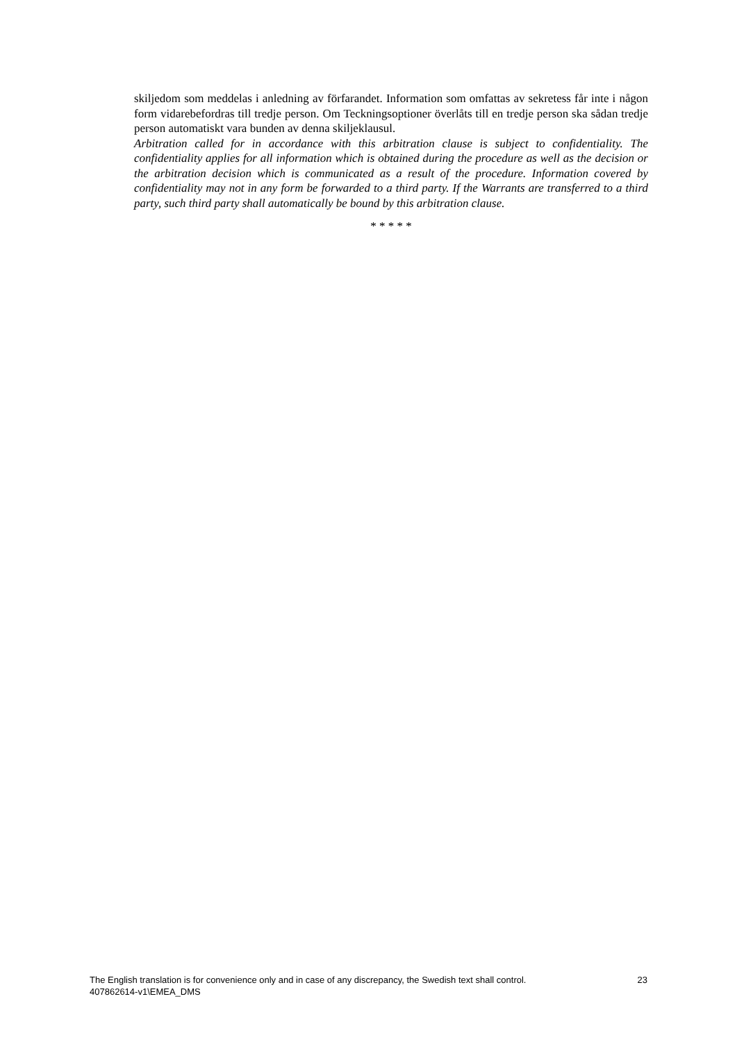skiljedom som meddelas i anledning av förfarandet. Information som omfattas av sekretess får inte i någon form vidarebefordras till tredje person. Om Teckningsoptioner överlåts till en tredje person ska sådan tredje person automatiskt vara bunden av denna skiljeklausul.
Arbitration called for in accordance with this arbitration clause is subject to confidentiality. The confidentiality applies for all information which is obtained during the procedure as well as the decision or the arbitration decision which is communicated as a result of the procedure. Information covered by confidentiality may not in any form be forwarded to a third party. If the Warrants are transferred to a third party, such third party shall automatically be bound by this arbitration clause.
* * * * *
The English translation is for convenience only and in case of any discrepancy, the Swedish text shall control. 23
407862614-v1\EMEA_DMS